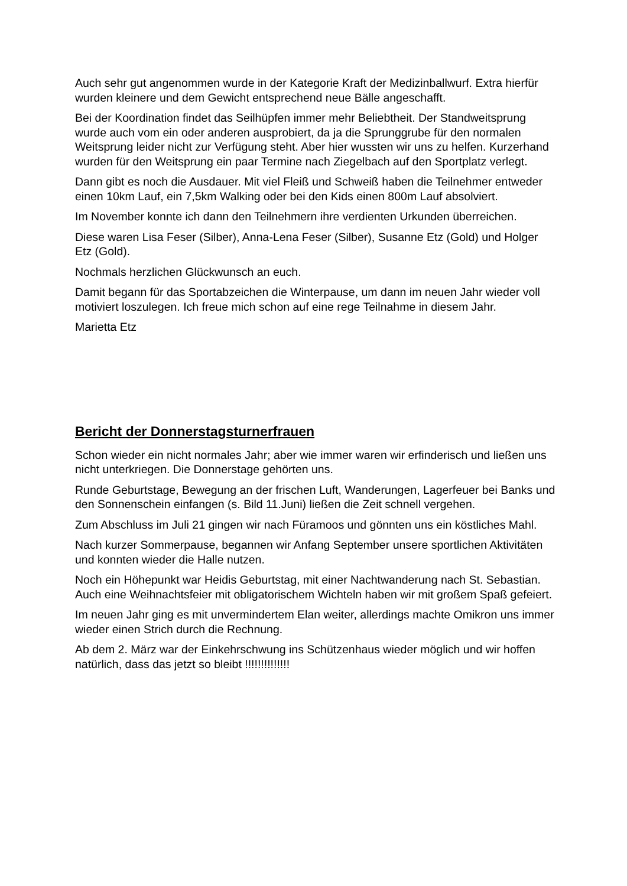Auch sehr gut angenommen wurde in der Kategorie Kraft der Medizinballwurf. Extra hierfür wurden kleinere und dem Gewicht entsprechend neue Bälle angeschafft.
Bei der Koordination findet das Seilhüpfen immer mehr Beliebtheit. Der Standweitsprung wurde auch vom ein oder anderen ausprobiert, da ja die Sprunggrube für den normalen Weitsprung leider nicht zur Verfügung steht. Aber hier wussten wir uns zu helfen. Kurzerhand wurden für den Weitsprung ein paar Termine nach Ziegelbach auf den Sportplatz verlegt.
Dann gibt es noch die Ausdauer. Mit viel Fleiß und Schweiß haben die Teilnehmer entweder einen 10km Lauf, ein 7,5km Walking oder bei den Kids einen 800m Lauf absolviert.
Im November konnte ich dann den Teilnehmern ihre verdienten Urkunden überreichen.
Diese waren Lisa Feser (Silber), Anna-Lena Feser (Silber), Susanne Etz (Gold) und Holger Etz (Gold).
Nochmals herzlichen Glückwunsch an euch.
Damit begann für das Sportabzeichen die Winterpause, um dann im neuen Jahr wieder voll motiviert loszulegen. Ich freue mich schon auf eine rege Teilnahme in diesem Jahr.
Marietta Etz
Bericht der Donnerstagsturnerfrauen
Schon wieder ein nicht normales Jahr; aber wie immer waren wir erfinderisch und ließen uns nicht unterkriegen. Die Donnerstage gehörten uns.
Runde Geburtstage, Bewegung an der frischen Luft, Wanderungen, Lagerfeuer bei Banks und den Sonnenschein einfangen (s. Bild 11.Juni) ließen die Zeit schnell vergehen.
Zum Abschluss im Juli 21 gingen wir nach Füramoos und gönnten uns ein köstliches Mahl.
Nach kurzer Sommerpause, begannen wir Anfang September unsere sportlichen Aktivitäten und konnten wieder die Halle nutzen.
Noch ein Höhepunkt war Heidis Geburtstag, mit einer Nachtwanderung nach St. Sebastian. Auch eine Weihnachtsfeier mit obligatorischem Wichteln haben wir mit großem Spaß gefeiert.
Im neuen Jahr ging es mit unvermindertem Elan weiter, allerdings machte Omikron uns immer wieder einen Strich durch die Rechnung.
Ab dem 2. März war der Einkehrschwung ins Schützenhaus wieder möglich und wir hoffen natürlich, dass das jetzt so bleibt !!!!!!!!!!!!!!